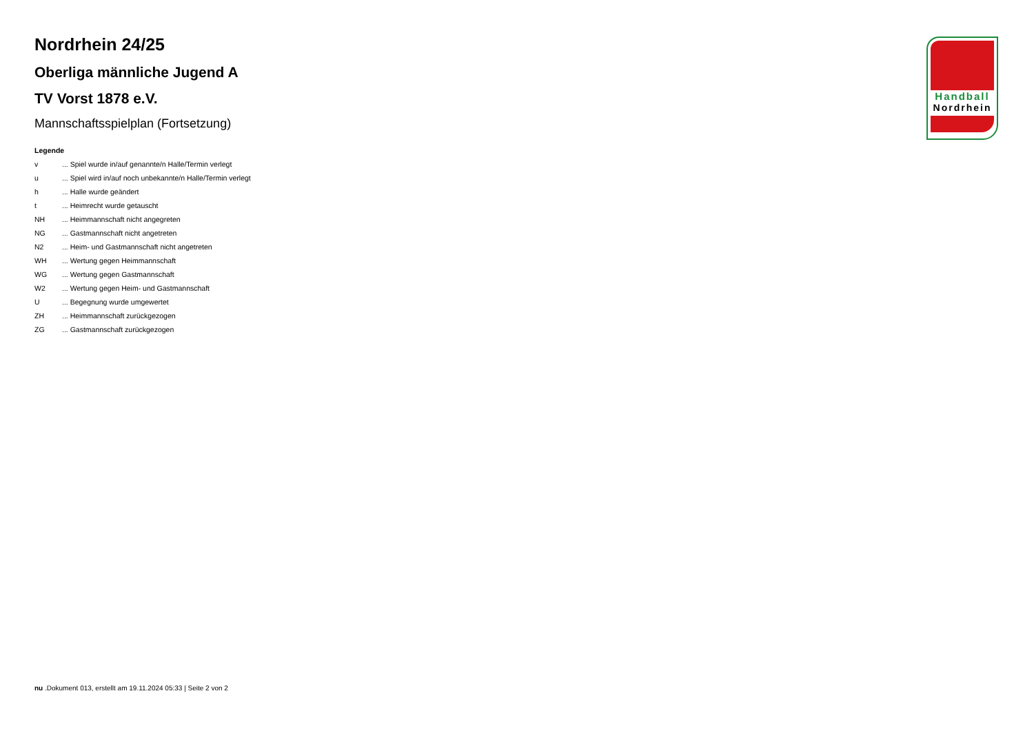Handball
Nordrhein
Nordrhein 24/25
Oberliga männliche Jugend A
TV Vorst 1878 e.V.
Mannschaftsspielplan (Fortsetzung)
Legende
v ... Spiel wurde in/auf genannte/n Halle/Termin verlegt
u ... Spiel wird in/auf noch unbekannte/n Halle/Termin verlegt
h ... Halle wurde geändert
t ... Heimrecht wurde getauscht
NH ... Heimmannschaft nicht angegreten
NG ... Gastmannschaft nicht angetreten
N2 ... Heim- und Gastmannschaft nicht angetreten
WH ... Wertung gegen Heimmannschaft
WG ... Wertung gegen Gastmannschaft
W2 ... Wertung gegen Heim- und Gastmannschaft
U ... Begegnung wurde umgewertet
ZH ... Heimmannschaft zurückgezogen
ZG ... Gastmannschaft zurückgezogen
nu .Dokument 013, erstellt am 19.11.2024 05:33 | Seite 2 von 2